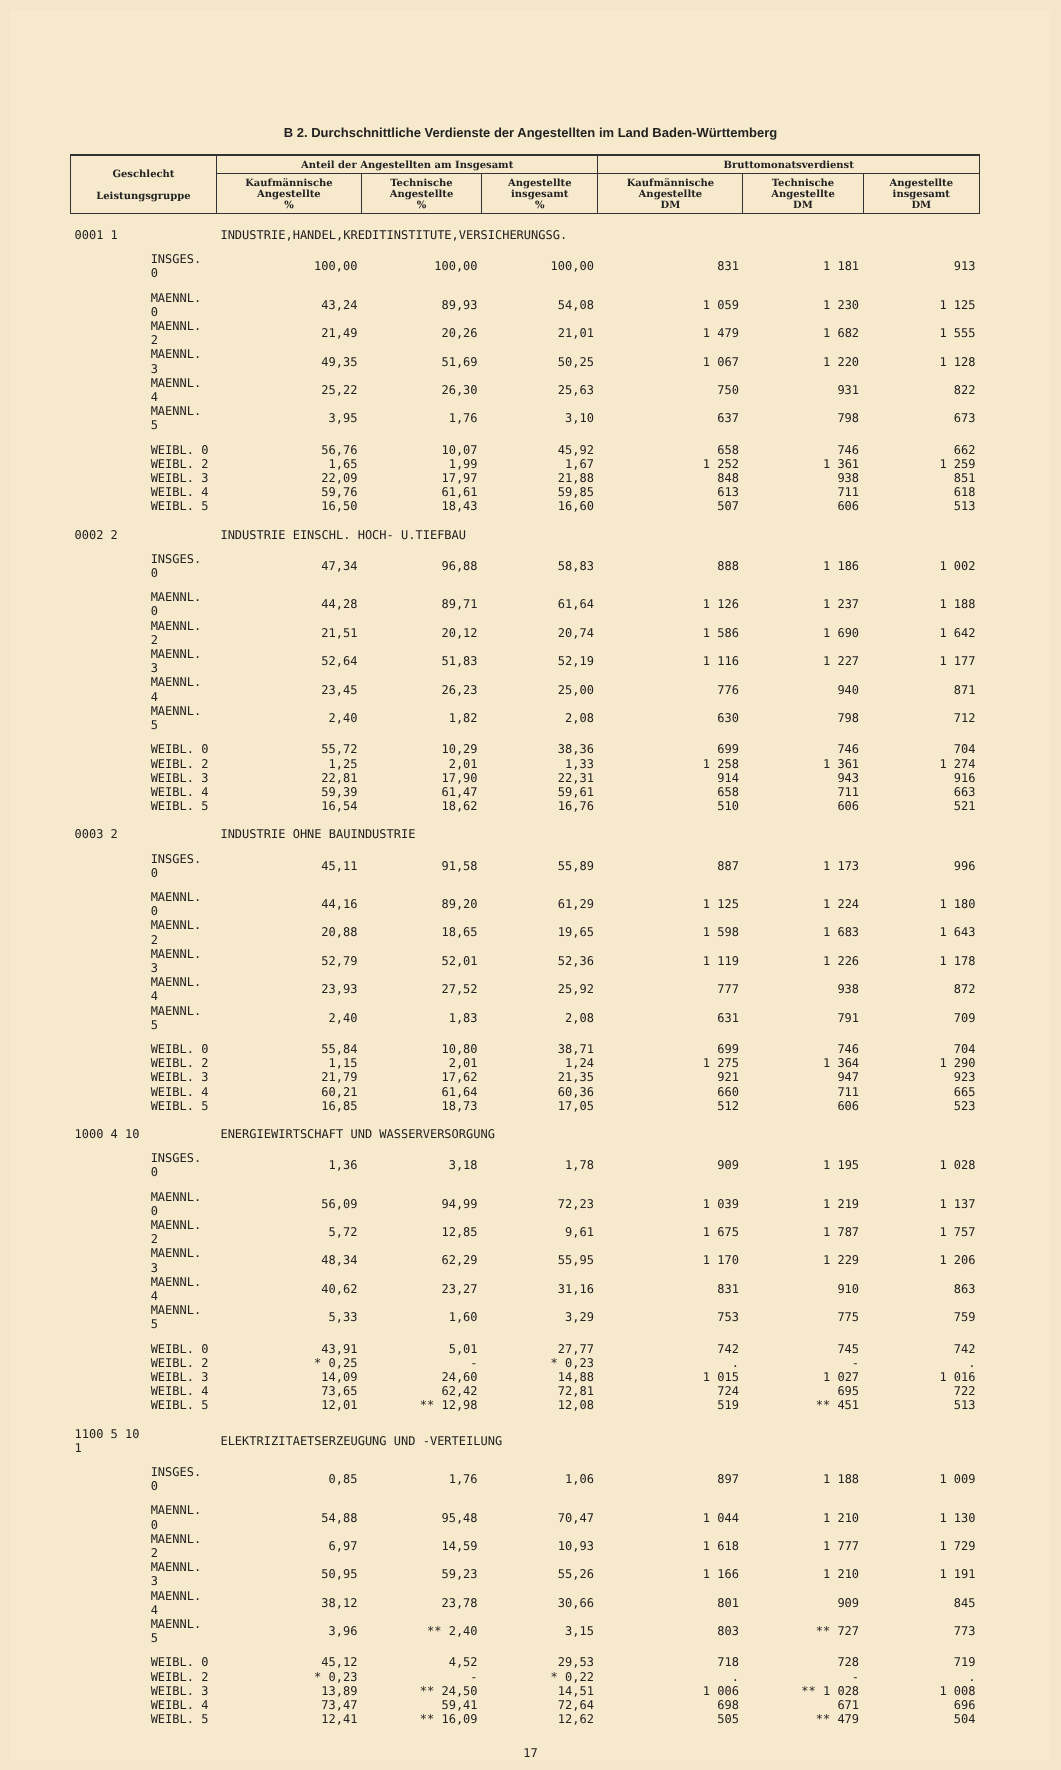B 2. Durchschnittliche Verdienste der Angestellten im Land Baden-Württemberg
| Geschlecht Leistungsgruppe | | Anteil der Angestellten am Insgesamt | | | Bruttomonatsverdienst | | |
| --- | --- | --- | --- | --- | --- | --- | --- |
| | | Kaufmännische Angestellte % | Technische Angestellte % | Angestellte insgesamt % | Kaufmännische Angestellte DM | Technische Angestellte DM | Angestellte insgesamt DM |
| 0001 1 | | INDUSTRIE,HANDEL,KREDITINSTITUTE,VERSICHERUNGSG. | | | | | |
| | INSGES. 0 | 100,00 | 100,00 | 100,00 | 831 | 1 181 | 913 |
| | MAENNL. 0 | 43,24 | 89,93 | 54,08 | 1 059 | 1 230 | 1 125 |
| | MAENNL. 2 | 21,49 | 20,26 | 21,01 | 1 479 | 1 682 | 1 555 |
| | MAENNL. 3 | 49,35 | 51,69 | 50,25 | 1 067 | 1 220 | 1 128 |
| | MAENNL. 4 | 25,22 | 26,30 | 25,63 | 750 | 931 | 822 |
| | MAENNL. 5 | 3,95 | 1,76 | 3,10 | 637 | 798 | 673 |
| | WEIBL. 0 | 56,76 | 10,07 | 45,92 | 658 | 746 | 662 |
| | WEIBL. 2 | 1,65 | 1,99 | 1,67 | 1 252 | 1 361 | 1 259 |
| | WEIBL. 3 | 22,09 | 17,97 | 21,88 | 848 | 938 | 851 |
| | WEIBL. 4 | 59,76 | 61,61 | 59,85 | 613 | 711 | 618 |
| | WEIBL. 5 | 16,50 | 18,43 | 16,60 | 507 | 606 | 513 |
| 0002 2 | | INDUSTRIE EINSCHL. HOCH- U.TIEFBAU | | | | | |
| | INSGES. 0 | 47,34 | 96,88 | 58,83 | 888 | 1 186 | 1 002 |
| | MAENNL. 0 | 44,28 | 89,71 | 61,64 | 1 126 | 1 237 | 1 188 |
| | MAENNL. 2 | 21,51 | 20,12 | 20,74 | 1 586 | 1 690 | 1 642 |
| | MAENNL. 3 | 52,64 | 51,83 | 52,19 | 1 116 | 1 227 | 1 177 |
| | MAENNL. 4 | 23,45 | 26,23 | 25,00 | 776 | 940 | 871 |
| | MAENNL. 5 | 2,40 | 1,82 | 2,08 | 630 | 798 | 712 |
| | WEIBL. 0 | 55,72 | 10,29 | 38,36 | 699 | 746 | 704 |
| | WEIBL. 2 | 1,25 | 2,01 | 1,33 | 1 258 | 1 361 | 1 274 |
| | WEIBL. 3 | 22,81 | 17,90 | 22,31 | 914 | 943 | 916 |
| | WEIBL. 4 | 59,39 | 61,47 | 59,61 | 658 | 711 | 663 |
| | WEIBL. 5 | 16,54 | 18,62 | 16,76 | 510 | 606 | 521 |
| 0003 2 | | INDUSTRIE OHNE BAUINDUSTRIE | | | | | |
| | INSGES. 0 | 45,11 | 91,58 | 55,89 | 887 | 1 173 | 996 |
| | MAENNL. 0 | 44,16 | 89,20 | 61,29 | 1 125 | 1 224 | 1 180 |
| | MAENNL. 2 | 20,88 | 18,65 | 19,65 | 1 598 | 1 683 | 1 643 |
| | MAENNL. 3 | 52,79 | 52,01 | 52,36 | 1 119 | 1 226 | 1 178 |
| | MAENNL. 4 | 23,93 | 27,52 | 25,92 | 777 | 938 | 872 |
| | MAENNL. 5 | 2,40 | 1,83 | 2,08 | 631 | 791 | 709 |
| | WEIBL. 0 | 55,84 | 10,80 | 38,71 | 699 | 746 | 704 |
| | WEIBL. 2 | 1,15 | 2,01 | 1,24 | 1 275 | 1 364 | 1 290 |
| | WEIBL. 3 | 21,79 | 17,62 | 21,35 | 921 | 947 | 923 |
| | WEIBL. 4 | 60,21 | 61,64 | 60,36 | 660 | 711 | 665 |
| | WEIBL. 5 | 16,85 | 18,73 | 17,05 | 512 | 606 | 523 |
| 1000 4 10 | | ENERGIEWIRTSCHAFT UND WASSERVERSORGUNG | | | | | |
| | INSGES. 0 | 1,36 | 3,18 | 1,78 | 909 | 1 195 | 1 028 |
| | MAENNL. 0 | 56,09 | 94,99 | 72,23 | 1 039 | 1 219 | 1 137 |
| | MAENNL. 2 | 5,72 | 12,85 | 9,61 | 1 675 | 1 787 | 1 757 |
| | MAENNL. 3 | 48,34 | 62,29 | 55,95 | 1 170 | 1 229 | 1 206 |
| | MAENNL. 4 | 40,62 | 23,27 | 31,16 | 831 | 910 | 863 |
| | MAENNL. 5 | 5,33 | 1,60 | 3,29 | 753 | 775 | 759 |
| | WEIBL. 0 | 43,91 | 5,01 | 27,77 | 742 | 745 | 742 |
| | WEIBL. 2 | * 0,25 | - | * 0,23 | . | - | . |
| | WEIBL. 3 | 14,09 | 24,60 | 14,88 | 1 015 | 1 027 | 1 016 |
| | WEIBL. 4 | 73,65 | 62,42 | 72,81 | 724 | 695 | 722 |
| | WEIBL. 5 | 12,01 | ** 12,98 | 12,08 | 519 | ** 451 | 513 |
| 1100 5 10 1 | | ELEKTRIZITAETSERZEUGUNG UND -VERTEILUNG | | | | | |
| | INSGES. 0 | 0,85 | 1,76 | 1,06 | 897 | 1 188 | 1 009 |
| | MAENNL. 0 | 54,88 | 95,48 | 70,47 | 1 044 | 1 210 | 1 130 |
| | MAENNL. 2 | 6,97 | 14,59 | 10,93 | 1 618 | 1 777 | 1 729 |
| | MAENNL. 3 | 50,95 | 59,23 | 55,26 | 1 166 | 1 210 | 1 191 |
| | MAENNL. 4 | 38,12 | 23,78 | 30,66 | 801 | 909 | 845 |
| | MAENNL. 5 | 3,96 | ** 2,40 | 3,15 | 803 | ** 727 | 773 |
| | WEIBL. 0 | 45,12 | 4,52 | 29,53 | 718 | 728 | 719 |
| | WEIBL. 2 | * 0,23 | - | * 0,22 | . | - | . |
| | WEIBL. 3 | 13,89 | ** 24,50 | 14,51 | 1 006 | ** 1 028 | 1 008 |
| | WEIBL. 4 | 73,47 | 59,41 | 72,64 | 698 | 671 | 696 |
| | WEIBL. 5 | 12,41 | ** 16,09 | 12,62 | 505 | ** 479 | 504 |
17